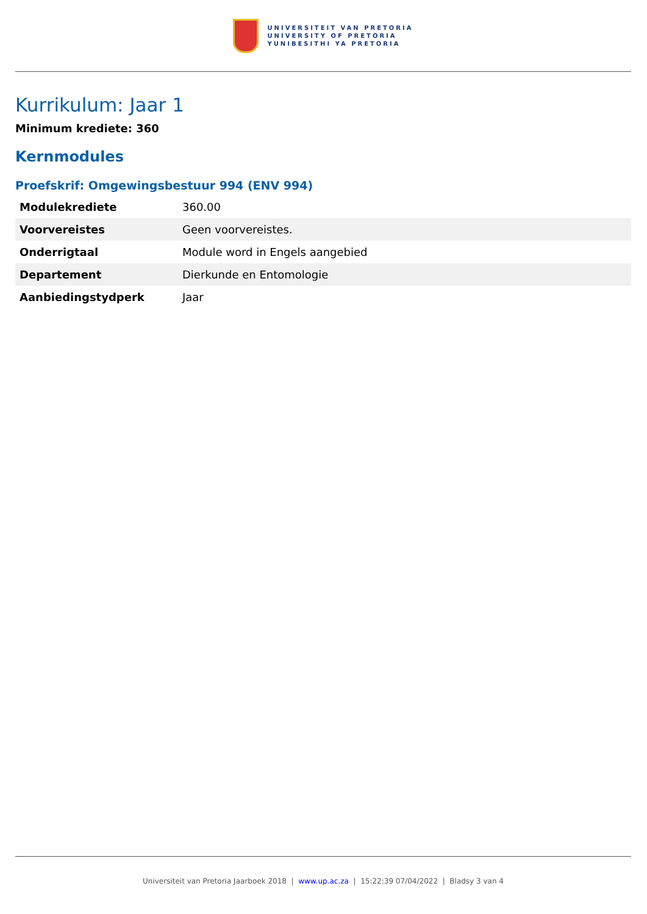UNIVERSITEIT VAN PRETORIA
UNIVERSITY OF PRETORIA
YUNIBESITHI YA PRETORIA
Kurrikulum: Jaar 1
Minimum krediete: 360
Kernmodules
Proefskrif: Omgewingsbestuur 994 (ENV 994)
| Modulekrediete | 360.00 |
| Voorvereistes | Geen voorvereistes. |
| Onderrigtaal | Module word in Engels aangebied |
| Departement | Dierkunde en Entomologie |
| Aanbiedingstydperk | Jaar |
Universiteit van Pretoria Jaarboek 2018 | www.up.ac.za | 15:22:39 07/04/2022 | Bladsy 3 van 4